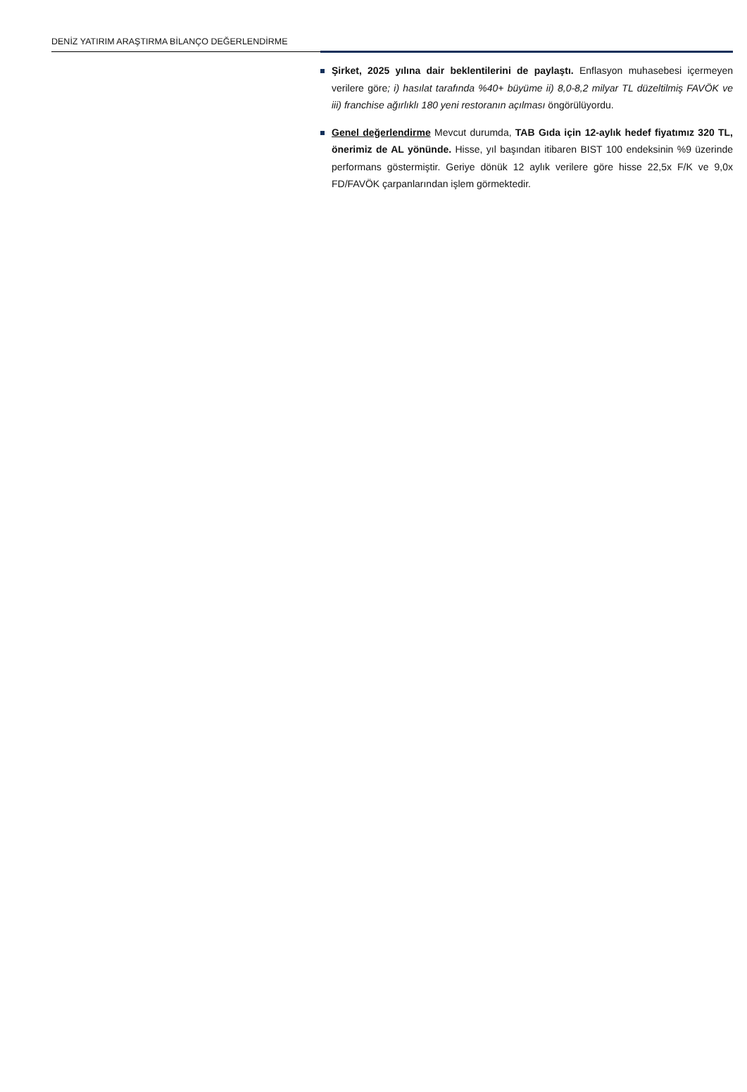DENİZ YATIRIM ARAŞTIRMA BİLANÇO DEĞERLENDİRME
Şirket, 2025 yılına dair beklentilerini de paylaştı. Enflasyon muhasebesi içermeyen verilere göre; i) hasılat tarafında %40+ büyüme ii) 8,0-8,2 milyar TL düzeltilmiş FAVÖK ve iii) franchise ağırlıklı 180 yeni restoranın açılması öngörülüyordu.
Genel değerlendirme Mevcut durumda, TAB Gıda için 12-aylık hedef fiyatımız 320 TL, önerimiz de AL yönünde. Hisse, yıl başından itibaren BIST 100 endeksinin %9 üzerinde performans göstermiştir. Geriye dönük 12 aylık verilere göre hisse 22,5x F/K ve 9,0x FD/FAVÖK çarpanlarından işlem görmektedir.